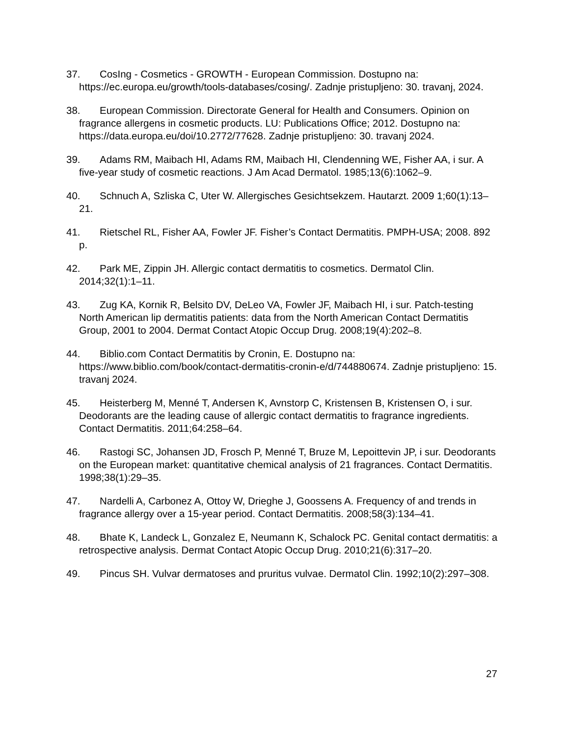37. CosIng - Cosmetics - GROWTH - European Commission. Dostupno na: https://ec.europa.eu/growth/tools-databases/cosing/. Zadnje pristupljeno: 30. travanj, 2024.
38. European Commission. Directorate General for Health and Consumers. Opinion on fragrance allergens in cosmetic products. LU: Publications Office; 2012. Dostupno na: https://data.europa.eu/doi/10.2772/77628. Zadnje pristupljeno: 30. travanj 2024.
39. Adams RM, Maibach HI, Adams RM, Maibach HI, Clendenning WE, Fisher AA, i sur. A five-year study of cosmetic reactions. J Am Acad Dermatol. 1985;13(6):1062–9.
40. Schnuch A, Szliska C, Uter W. Allergisches Gesichtsekzem. Hautarzt. 2009 1;60(1):13–21.
41. Rietschel RL, Fisher AA, Fowler JF. Fisher’s Contact Dermatitis. PMPH-USA; 2008. 892 p.
42. Park ME, Zippin JH. Allergic contact dermatitis to cosmetics. Dermatol Clin. 2014;32(1):1–11.
43. Zug KA, Kornik R, Belsito DV, DeLeo VA, Fowler JF, Maibach HI, i sur. Patch-testing North American lip dermatitis patients: data from the North American Contact Dermatitis Group, 2001 to 2004. Dermat Contact Atopic Occup Drug. 2008;19(4):202–8.
44. Biblio.com Contact Dermatitis by Cronin, E. Dostupno na: https://www.biblio.com/book/contact-dermatitis-cronin-e/d/744880674. Zadnje pristupljeno: 15. travanj 2024.
45. Heisterberg M, Menné T, Andersen K, Avnstorp C, Kristensen B, Kristensen O, i sur. Deodorants are the leading cause of allergic contact dermatitis to fragrance ingredients. Contact Dermatitis. 2011;64:258–64.
46. Rastogi SC, Johansen JD, Frosch P, Menné T, Bruze M, Lepoittevin JP, i sur. Deodorants on the European market: quantitative chemical analysis of 21 fragrances. Contact Dermatitis. 1998;38(1):29–35.
47. Nardelli A, Carbonez A, Ottoy W, Drieghe J, Goossens A. Frequency of and trends in fragrance allergy over a 15-year period. Contact Dermatitis. 2008;58(3):134–41.
48. Bhate K, Landeck L, Gonzalez E, Neumann K, Schalock PC. Genital contact dermatitis: a retrospective analysis. Dermat Contact Atopic Occup Drug. 2010;21(6):317–20.
49. Pincus SH. Vulvar dermatoses and pruritus vulvae. Dermatol Clin. 1992;10(2):297–308.
27